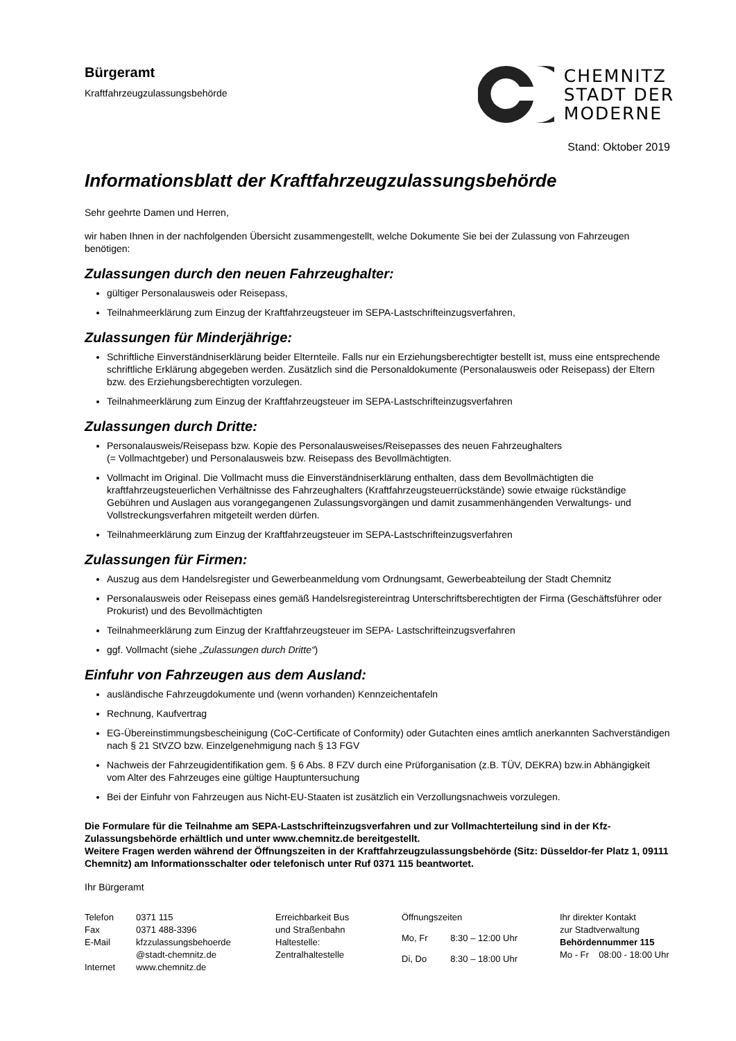Bürgeramt
Kraftfahrzeugzulassungsbehörde
CHEMNITZ
STADT DER
MODERNE
Stand: Oktober 2019
Informationsblatt der Kraftfahrzeugzulassungsbehörde
Sehr geehrte Damen und Herren,
wir haben Ihnen in der nachfolgenden Übersicht zusammengestellt, welche Dokumente Sie bei der Zulassung von Fahrzeugen benötigen:
Zulassungen durch den neuen Fahrzeughalter:
gültiger Personalausweis oder Reisepass,
Teilnahmeerklärung zum Einzug der Kraftfahrzeugsteuer im SEPA-Lastschrifteinzugsverfahren,
Zulassungen für Minderjährige:
Schriftliche Einverständniserklärung beider Elternteile. Falls nur ein Erziehungsberechtigter bestellt ist, muss eine entsprechende schriftliche Erklärung abgegeben werden. Zusätzlich sind die Personaldokumente (Personalausweis oder Reisepass) der Eltern bzw. des Erziehungsberechtigten vorzulegen.
Teilnahmeerklärung zum Einzug der Kraftfahrzeugsteuer im SEPA-Lastschrifteinzugsverfahren
Zulassungen durch Dritte:
Personalausweis/Reisepass bzw. Kopie des Personalausweises/Reisepasses des neuen Fahrzeughalters
(= Vollmachtgeber) und Personalausweis bzw. Reisepass des Bevollmächtigten.
Vollmacht im Original. Die Vollmacht muss die Einverständniserklärung enthalten, dass dem Bevollmächtigten die kraftfahrzeugsteuerlichen Verhältnisse des Fahrzeughalters (Kraftfahrzeugsteuerrückstände) sowie etwaige rückständige Gebühren und Auslagen aus vorangegangenen Zulassungsvorgängen und damit zusammenhängenden Verwaltungs- und Vollstreckungsverfahren mitgeteilt werden dürfen.
Teilnahmeerklärung zum Einzug der Kraftfahrzeugsteuer im SEPA-Lastschrifteinzugsverfahren
Zulassungen für Firmen:
Auszug aus dem Handelsregister und Gewerbeanmeldung vom Ordnungsamt, Gewerbeabteilung der Stadt Chemnitz
Personalausweis oder Reisepass eines gemäß Handelsregistereintrag Unterschriftsberechtigten der Firma (Geschäftsführer oder Prokurist) und des Bevollmächtigten
Teilnahmeerklärung zum Einzug der Kraftfahrzeugsteuer im SEPA- Lastschrifteinzugsverfahren
ggf. Vollmacht (siehe „Zulassungen durch Dritte“)
Einfuhr von Fahrzeugen aus dem Ausland:
ausländische Fahrzeugdokumente und (wenn vorhanden) Kennzeichentafeln
Rechnung, Kaufvertrag
EG-Übereinstimmungsbescheinigung (CoC-Certificate of Conformity) oder Gutachten eines amtlich anerkannten Sachverständigen nach § 21 StVZO bzw. Einzelgenehmigung nach § 13 FGV
Nachweis der Fahrzeugidentifikation gem. § 6 Abs. 8 FZV durch eine Prüforganisation (z.B. TÜV, DEKRA) bzw.in Abhängigkeit vom Alter des Fahrzeuges eine gültige Hauptuntersuchung
Bei der Einfuhr von Fahrzeugen aus Nicht-EU-Staaten ist zusätzlich ein Verzollungsnachweis vorzulegen.
Die Formulare für die Teilnahme am SEPA-Lastschrifteinzugsverfahren und zur Vollmachterteilung sind in der Kfz-Zulassungsbehörde erhältlich und unter www.chemnitz.de bereitgestellt.
Weitere Fragen werden während der Öffnungszeiten in der Kraftfahrzeugzulassungsbehörde (Sitz: Düsseldor-fer Platz 1, 09111 Chemnitz) am Informationsschalter oder telefonisch unter Ruf 0371 115 beantwortet.
Ihr Bürgeramt
| Telefon | 0371 115 |
| Fax | 0371 488-3396 |
| E-Mail | kfzzulassungsbehoerde @stadt-chemnitz.de |
| Internet | www.chemnitz.de |
Erreichbarkeit Bus
und Straßenbahn
Haltestelle:
Zentralhaltestelle
| Öffnungszeiten | |
| Mo, Fr | 8:30 – 12:00 Uhr |
| Di, Do | 8:30 – 18:00 Uhr |
Ihr direkter Kontakt
zur Stadtverwaltung
Behördennummer 115
Mo - Fr 08:00 - 18:00 Uhr